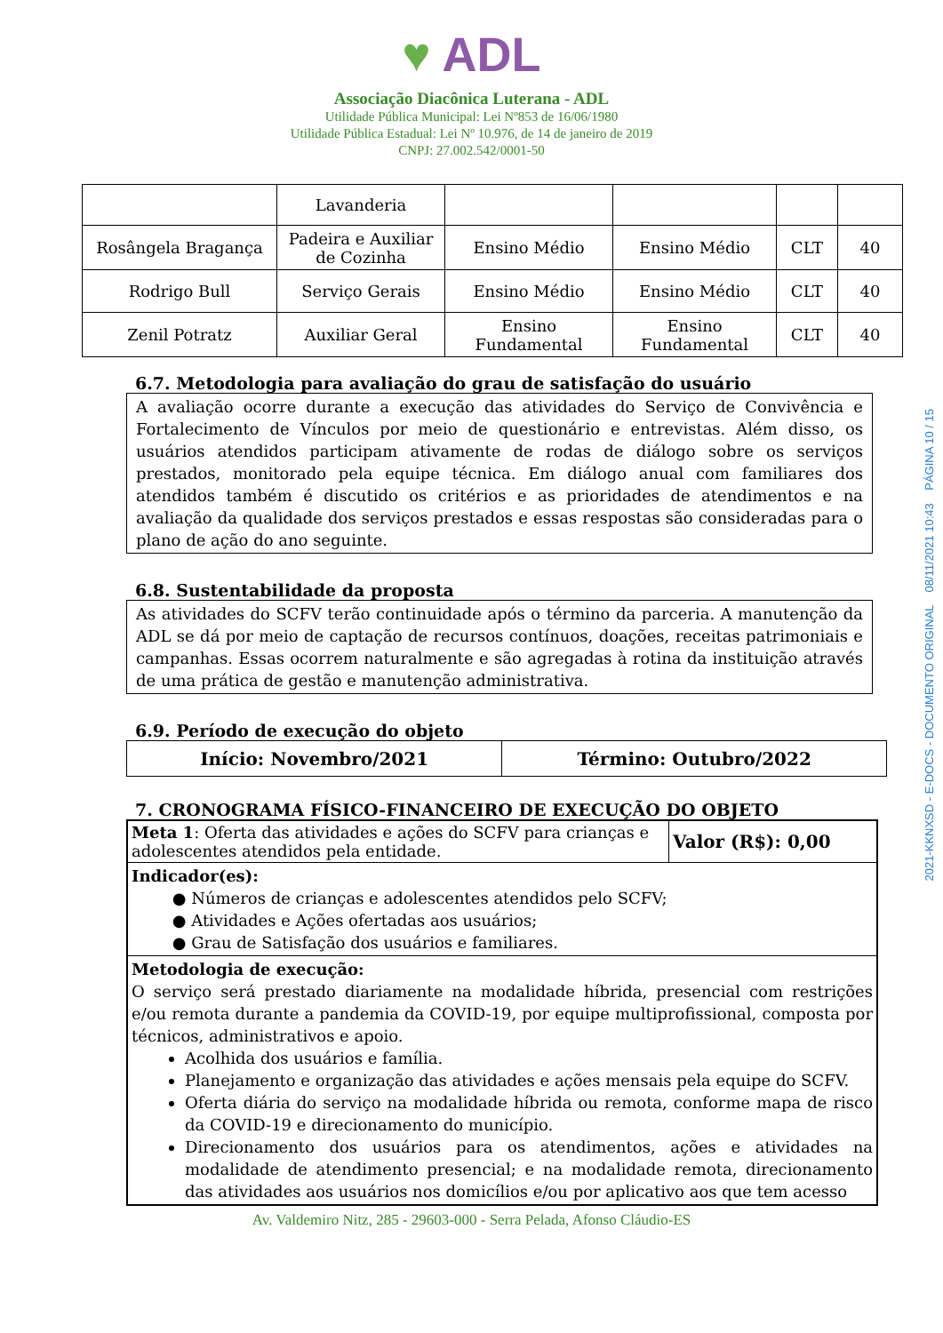♥ ADL
Associação Diacônica Luterana - ADL
Utilidade Pública Municipal: Lei Nº853 de 16/06/1980
Utilidade Pública Estadual: Lei Nº 10.976, de 14 de janeiro de 2019
CNPJ: 27.002.542/0001-50
| | Lavanderia | | | | |
| Rosângela Bragança | Padeira e Auxiliar de Cozinha | Ensino Médio | Ensino Médio | CLT | 40 |
| Rodrigo Bull | Serviço Gerais | Ensino Médio | Ensino Médio | CLT | 40 |
| Zenil Potratz | Auxiliar Geral | Ensino Fundamental | Ensino Fundamental | CLT | 40 |
6.7. Metodologia para avaliação do grau de satisfação do usuário
A avaliação ocorre durante a execução das atividades do Serviço de Convivência e Fortalecimento de Vínculos por meio de questionário e entrevistas. Além disso, os usuários atendidos participam ativamente de rodas de diálogo sobre os serviços prestados, monitorado pela equipe técnica. Em diálogo anual com familiares dos atendidos também é discutido os critérios e as prioridades de atendimentos e na avaliação da qualidade dos serviços prestados e essas respostas são consideradas para o plano de ação do ano seguinte.
6.8. Sustentabilidade da proposta
As atividades do SCFV terão continuidade após o término da parceria. A manutenção da ADL se dá por meio de captação de recursos contínuos, doações, receitas patrimoniais e campanhas. Essas ocorrem naturalmente e são agregadas à rotina da instituição através de uma prática de gestão e manutenção administrativa.
6.9. Período de execução do objeto
| Início: Novembro/2021 | Término: Outubro/2022 |
7. CRONOGRAMA FÍSICO-FINANCEIRO DE EXECUÇÃO DO OBJETO
| Meta 1 : Oferta das atividades e ações do SCFV para crianças e adolescentes atendidos pela entidade. | Valor (R$): 0,00 |
| Indicador(es): ● Números de crianças e adolescentes atendidos pelo SCFV; ● Atividades e Ações ofertadas aos usuários; ● Grau de Satisfação dos usuários e familiares. | |
| Metodologia de execução: O serviço será prestado diariamente na modalidade híbrida, presencial com restrições e/ou remota durante a pandemia da COVID-19, por equipe multiprofissional, composta por técnicos, administrativos e apoio. Acolhida dos usuários e família. Planejamento e organização das atividades e ações mensais pela equipe do SCFV. Oferta diária do serviço na modalidade híbrida ou remota, conforme mapa de risco da COVID-19 e direcionamento do município. Direcionamento dos usuários para os atendimentos, ações e atividades na modalidade de atendimento presencial; e na modalidade remota, direcionamento das atividades aos usuários nos domicílios e/ou por aplicativo aos que tem acesso | |
Av. Valdemiro Nitz, 285 - 29603-000 - Serra Pelada, Afonso Cláudio-ES
2021-KKNXSD - E-DOCS - DOCUMENTO ORIGINAL 08/11/2021 10:43 PÁGINA 10 / 15